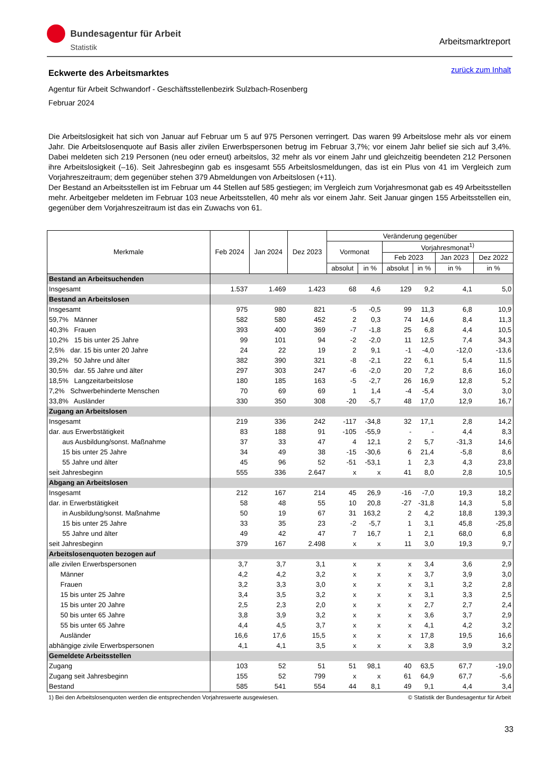Bundesagentur für Arbeit
Statistik
Arbeitsmarktreport
zurück zum Inhalt
Eckwerte des Arbeitsmarktes
Agentur für Arbeit Schwandorf - Geschäftsstellenbezirk Sulzbach-Rosenberg
Februar 2024
Die Arbeitslosigkeit hat sich von Januar auf Februar um 5 auf 975 Personen verringert. Das waren 99 Arbeitslose mehr als vor einem Jahr. Die Arbeitslosenquote auf Basis aller zivilen Erwerbspersonen betrug im Februar 3,7%; vor einem Jahr belief sie sich auf 3,4%. Dabei meldeten sich 219 Personen (neu oder erneut) arbeitslos, 32 mehr als vor einem Jahr und gleichzeitig beendeten 212 Personen ihre Arbeitslosigkeit (–16). Seit Jahresbeginn gab es insgesamt 555 Arbeitslosmeldungen, das ist ein Plus von 41 im Vergleich zum Vorjahreszeitraum; dem gegenüber stehen 379 Abmeldungen von Arbeitslosen (+11).
Der Bestand an Arbeitsstellen ist im Februar um 44 Stellen auf 585 gestiegen; im Vergleich zum Vorjahresmonat gab es 49 Arbeitsstellen mehr. Arbeitgeber meldeten im Februar 103 neue Arbeitsstellen, 40 mehr als vor einem Jahr. Seit Januar gingen 155 Arbeitsstellen ein, gegenüber dem Vorjahreszeitraum ist das ein Zuwachs von 61.
| Merkmale | Feb 2024 | Jan 2024 | Dez 2023 | Veränderung gegenüber | | | | | |
| --- | --- | --- | --- | --- | --- | --- | --- | --- | --- |
| | | | | Vormonat | | Vorjahresmonat<sup>1)</sup> | | | |
| | | | | | | Feb 2023 | | Jan 2023 | Dez 2022 |
| | | | | absolut | in % | absolut | in % | in % | in % |
| Bestand an Arbeitsuchenden | | | | | | | | | |
| Insgesamt | 1.537 | 1.469 | 1.423 | 68 | 4,6 | 129 | 9,2 | 4,1 | 5,0 |
| Bestand an Arbeitslosen | | | | | | | | | |
| Insgesamt | 975 | 980 | 821 | -5 | -0,5 | 99 | 11,3 | 6,8 | 10,9 |
| 59,7% Männer | 582 | 580 | 452 | 2 | 0,3 | 74 | 14,6 | 8,4 | 11,3 |
| 40,3% Frauen | 393 | 400 | 369 | -7 | -1,8 | 25 | 6,8 | 4,4 | 10,5 |
| 10,2% 15 bis unter 25 Jahre | 99 | 101 | 94 | -2 | -2,0 | 11 | 12,5 | 7,4 | 34,3 |
| 2,5% dar. 15 bis unter 20 Jahre | 24 | 22 | 19 | 2 | 9,1 | -1 | -4,0 | -12,0 | -13,6 |
| 39,2% 50 Jahre und älter | 382 | 390 | 321 | -8 | -2,1 | 22 | 6,1 | 5,4 | 11,5 |
| 30,5% dar. 55 Jahre und älter | 297 | 303 | 247 | -6 | -2,0 | 20 | 7,2 | 8,6 | 16,0 |
| 18,5% Langzeitarbeitslose | 180 | 185 | 163 | -5 | -2,7 | 26 | 16,9 | 12,8 | 5,2 |
| 7,2% Schwerbehinderte Menschen | 70 | 69 | 69 | 1 | 1,4 | -4 | -5,4 | 3,0 | 3,0 |
| 33,8% Ausländer | 330 | 350 | 308 | -20 | -5,7 | 48 | 17,0 | 12,9 | 16,7 |
| Zugang an Arbeitslosen | | | | | | | | | |
| Insgesamt | 219 | 336 | 242 | -117 | -34,8 | 32 | 17,1 | 2,8 | 14,2 |
| dar. aus Erwerbstätigkeit | 83 | 188 | 91 | -105 | -55,9 | - | - | 4,4 | 8,3 |
| aus Ausbildung/sonst. Maßnahme | 37 | 33 | 47 | 4 | 12,1 | 2 | 5,7 | -31,3 | 14,6 |
| 15 bis unter 25 Jahre | 34 | 49 | 38 | -15 | -30,6 | 6 | 21,4 | -5,8 | 8,6 |
| 55 Jahre und älter | 45 | 96 | 52 | -51 | -53,1 | 1 | 2,3 | 4,3 | 23,8 |
| seit Jahresbeginn | 555 | 336 | 2.647 | x | x | 41 | 8,0 | 2,8 | 10,5 |
| Abgang an Arbeitslosen | | | | | | | | | |
| Insgesamt | 212 | 167 | 214 | 45 | 26,9 | -16 | -7,0 | 19,3 | 18,2 |
| dar. in Erwerbstätigkeit | 58 | 48 | 55 | 10 | 20,8 | -27 | -31,8 | 14,3 | 5,8 |
| in Ausbildung/sonst. Maßnahme | 50 | 19 | 67 | 31 | 163,2 | 2 | 4,2 | 18,8 | 139,3 |
| 15 bis unter 25 Jahre | 33 | 35 | 23 | -2 | -5,7 | 1 | 3,1 | 45,8 | -25,8 |
| 55 Jahre und älter | 49 | 42 | 47 | 7 | 16,7 | 1 | 2,1 | 68,0 | 6,8 |
| seit Jahresbeginn | 379 | 167 | 2.498 | x | x | 11 | 3,0 | 19,3 | 9,7 |
| Arbeitslosenquoten bezogen auf | | | | | | | | | |
| alle zivilen Erwerbspersonen | 3,7 | 3,7 | 3,1 | x | x | x | 3,4 | 3,6 | 2,9 |
| Männer | 4,2 | 4,2 | 3,2 | x | x | x | 3,7 | 3,9 | 3,0 |
| Frauen | 3,2 | 3,3 | 3,0 | x | x | x | 3,1 | 3,2 | 2,8 |
| 15 bis unter 25 Jahre | 3,4 | 3,5 | 3,2 | x | x | x | 3,1 | 3,3 | 2,5 |
| 15 bis unter 20 Jahre | 2,5 | 2,3 | 2,0 | x | x | x | 2,7 | 2,7 | 2,4 |
| 50 bis unter 65 Jahre | 3,8 | 3,9 | 3,2 | x | x | x | 3,6 | 3,7 | 2,9 |
| 55 bis unter 65 Jahre | 4,4 | 4,5 | 3,7 | x | x | x | 4,1 | 4,2 | 3,2 |
| Ausländer | 16,6 | 17,6 | 15,5 | x | x | x | 17,8 | 19,5 | 16,6 |
| abhängige zivile Erwerbspersonen | 4,1 | 4,1 | 3,5 | x | x | x | 3,8 | 3,9 | 3,2 |
| Gemeldete Arbeitsstellen | | | | | | | | | |
| Zugang | 103 | 52 | 51 | 51 | 98,1 | 40 | 63,5 | 67,7 | -19,0 |
| Zugang seit Jahresbeginn | 155 | 52 | 799 | x | x | 61 | 64,9 | 67,7 | -5,6 |
| Bestand | 585 | 541 | 554 | 44 | 8,1 | 49 | 9,1 | 4,4 | 3,4 |
1) Bei den Arbeitslosenquoten werden die entsprechenden Vorjahreswerte ausgewiesen. © Statistik der Bundesagentur für Arbeit
33